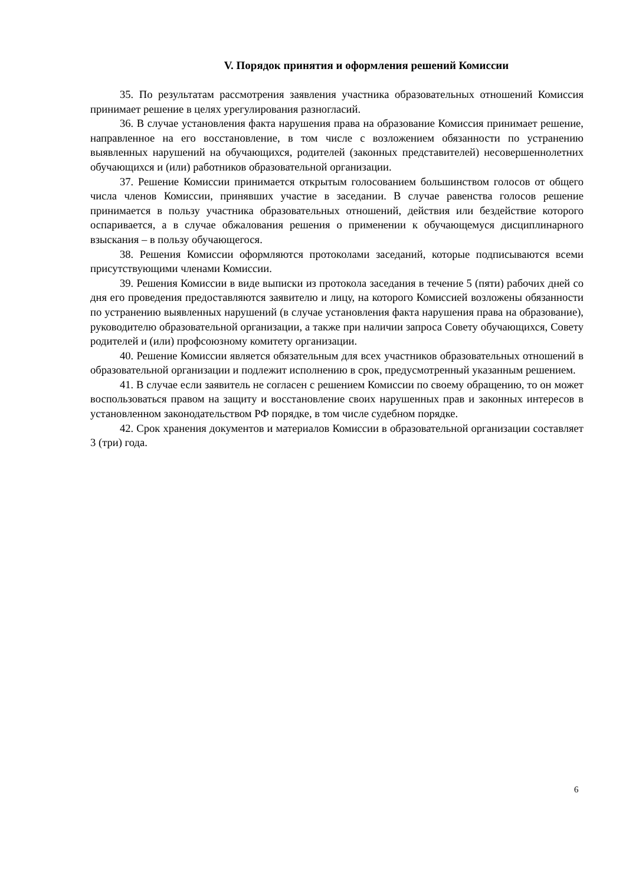V. Порядок принятия и оформления решений Комиссии
35. По результатам рассмотрения заявления участника образовательных отношений Комиссия принимает решение в целях урегулирования разногласий.
36. В случае установления факта нарушения права на образование Комиссия принимает решение, направленное на его восстановление, в том числе с возложением обязанности по устранению выявленных нарушений на обучающихся, родителей (законных представителей) несовершеннолетних обучающихся и (или) работников образовательной организации.
37. Решение Комиссии принимается открытым голосованием большинством голосов от общего числа членов Комиссии, принявших участие в заседании. В случае равенства голосов решение принимается в пользу участника образовательных отношений, действия или бездействие которого оспаривается, а в случае обжалования решения о применении к обучающемуся дисциплинарного взыскания – в пользу обучающегося.
38. Решения Комиссии оформляются протоколами заседаний, которые подписываются всеми присутствующими членами Комиссии.
39. Решения Комиссии в виде выписки из протокола заседания в течение 5 (пяти) рабочих дней со дня его проведения предоставляются заявителю и лицу, на которого Комиссией возложены обязанности по устранению выявленных нарушений (в случае установления факта нарушения права на образование), руководителю образовательной организации, а также при наличии запроса Совету обучающихся, Совету родителей и (или) профсоюзному комитету организации.
40. Решение Комиссии является обязательным для всех участников образовательных отношений в образовательной организации и подлежит исполнению в срок, предусмотренный указанным решением.
41. В случае если заявитель не согласен с решением Комиссии по своему обращению, то он может воспользоваться правом на защиту и восстановление своих нарушенных прав и законных интересов в установленном законодательством РФ порядке, в том числе судебном порядке.
42. Срок хранения документов и материалов Комиссии в образовательной организации составляет 3 (три) года.
6